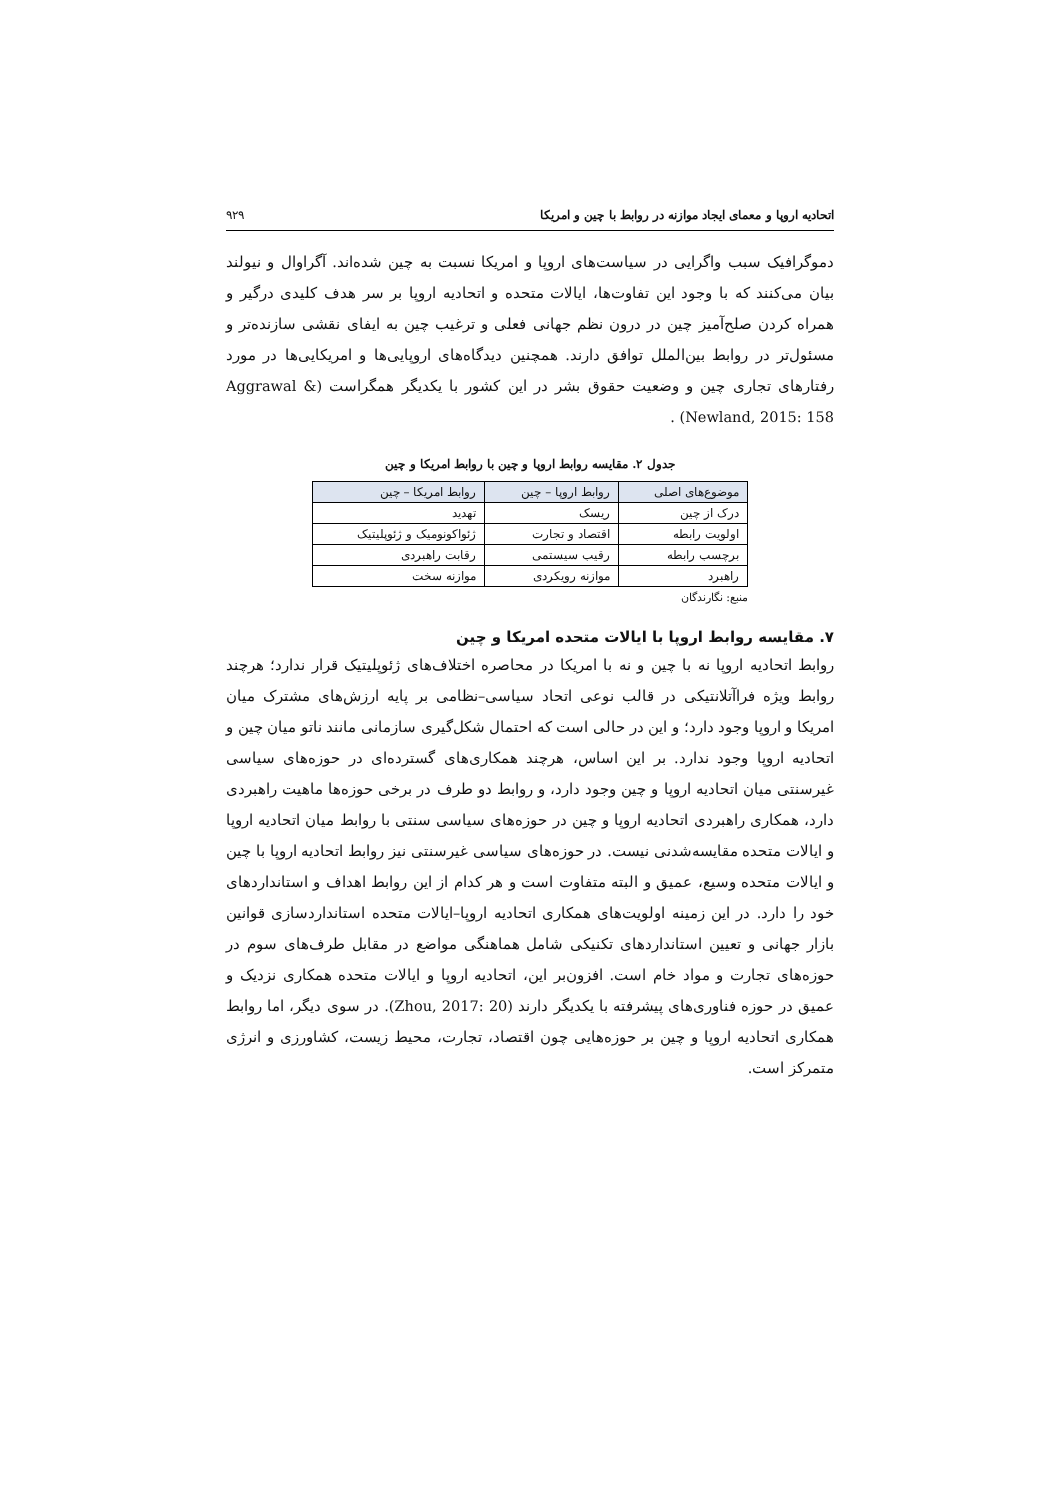اتحادیه اروپا و معمای ایجاد موازنه در روابط با چین و امریکا ۹۲۹
دموگرافیک سبب واگرایی در سیاست‌های اروپا و امریکا نسبت به چین شده‌اند. آگراوال و نیولند بیان می‌کنند که با وجود این تفاوت‌ها، ایالات متحده و اتحادیه اروپا بر سر هدف کلیدی درگیر و همراه کردن صلح‌آمیز چین در درون نظم جهانی فعلی و ترغیب چین به ایفای نقشی سازنده‌تر و مسئول‌تر در روابط بین‌الملل توافق دارند. همچنین دیدگاه‌های اروپایی‌ها و امریکایی‌ها در مورد رفتارهای تجاری چین و وضعیت حقوق بشر در این کشور با یکدیگر همگراست (Aggrawal & Newland, 2015: 158) .
جدول ۲. مقایسه روابط اروپا و چین با روابط امریکا و چین
| موضوع‌های اصلی | روابط اروپا – چین | روابط امریکا – چین |
| --- | --- | --- |
| درک از چین | ریسک | تهدید |
| اولویت رابطه | اقتصاد و تجارت | ژئواکونومیک و ژئوپلیتیک |
| برچسب رابطه | رقیب سیستمی | رقابت راهبردی |
| راهبرد | موازنه رویکردی | موازنه سخت |
منبع: نگارندگان
۷. مقایسه روابط اروپا با ایالات متحده امریکا و چین
روابط اتحادیه اروپا نه با چین و نه با امریکا در محاصره اختلاف‌های ژئوپلیتیک قرار ندارد؛ هرچند روابط ویژه فراآتلانتیکی در قالب نوعی اتحاد سیاسی–نظامی بر پایه ارزش‌های مشترک میان امریکا و اروپا وجود دارد؛ و این در حالی است که احتمال شکل‌گیری سازمانی مانند ناتو میان چین و اتحادیه اروپا وجود ندارد. بر این اساس، هرچند همکاری‌های گسترده‌ای در حوزه‌های سیاسی غیرسنتی میان اتحادیه اروپا و چین وجود دارد، و روابط دو طرف در برخی حوزه‌ها ماهیت راهبردی دارد، همکاری راهبردی اتحادیه اروپا و چین در حوزه‌های سیاسی سنتی با روابط میان اتحادیه اروپا و ایالات متحده مقایسه‌شدنی نیست. در حوزه‌های سیاسی غیرسنتی نیز روابط اتحادیه اروپا با چین و ایالات متحده وسیع، عمیق و البته متفاوت است و هر کدام از این روابط اهداف و استانداردهای خود را دارد. در این زمینه اولویت‌های همکاری اتحادیه اروپا–ایالات متحده استانداردسازی قوانین بازار جهانی و تعیین استانداردهای تکنیکی شامل هماهنگی مواضع در مقابل طرف‌های سوم در حوزه‌های تجارت و مواد خام است. افزون‌بر این، اتحادیه اروپا و ایالات متحده همکاری نزدیک و عمیق در حوزه فناوری‌های پیشرفته با یکدیگر دارند (Zhou, 2017: 20). در سوی دیگر، اما روابط همکاری اتحادیه اروپا و چین بر حوزه‌هایی چون اقتصاد، تجارت، محیط زیست، کشاورزی و انرژی متمرکز است.